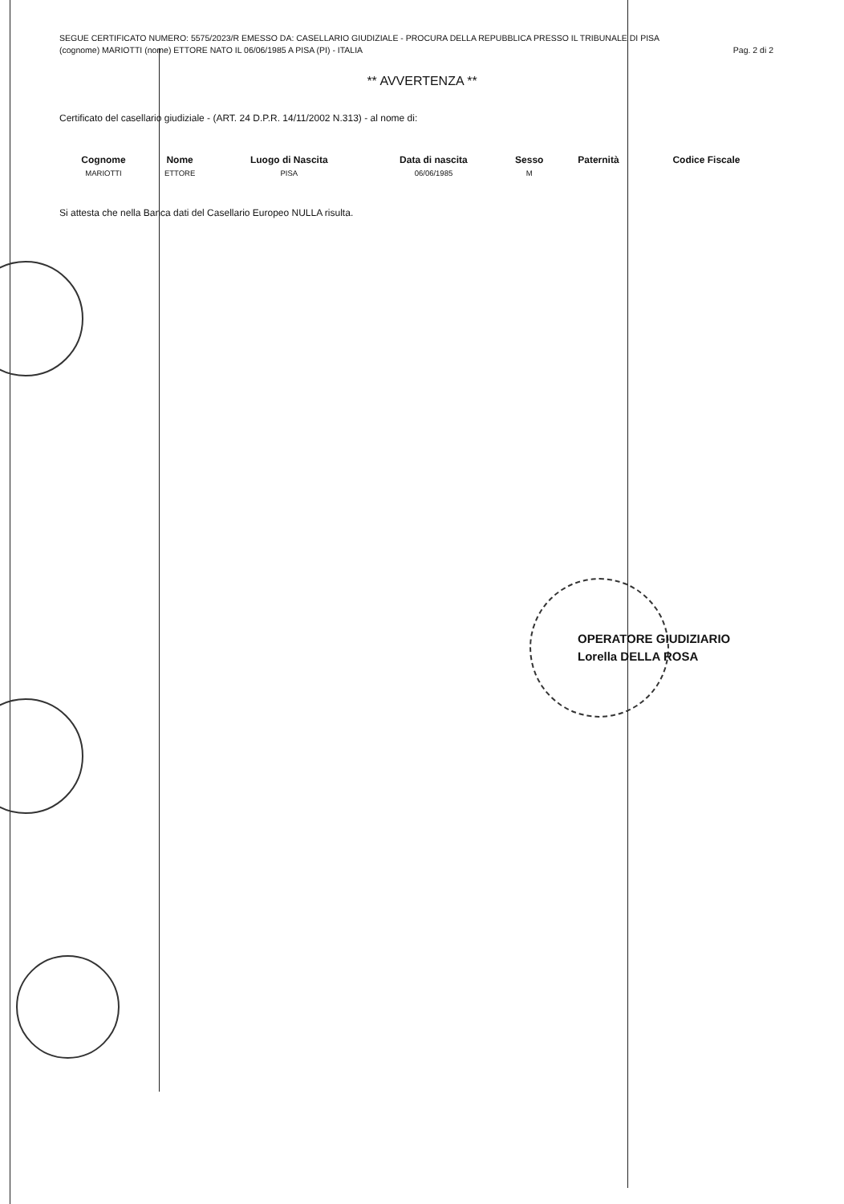SEGUE CERTIFICATO NUMERO: 5575/2023/R EMESSO DA: CASELLARIO GIUDIZIALE - PROCURA DELLA REPUBBLICA PRESSO IL TRIBUNALE DI PISA
(cognome) MARIOTTI (nome) ETTORE NATO IL 06/06/1985 A PISA (PI) - ITALIA Pag. 2 di 2
** AVVERTENZA **
Certificato del casellario giudiziale - (ART. 24 D.P.R. 14/11/2002 N.313) - al nome di:
| Cognome | Nome | Luogo di Nascita | Data di nascita | Sesso | Paternità | Codice Fiscale |
| --- | --- | --- | --- | --- | --- | --- |
| MARIOTTI | ETTORE | PISA | 06/06/1985 | M | | |
Si attesta che nella Banca dati del Casellario Europeo NULLA risulta.
OPERATORE GIUDIZIARIO
Lorella DELLA ROSA